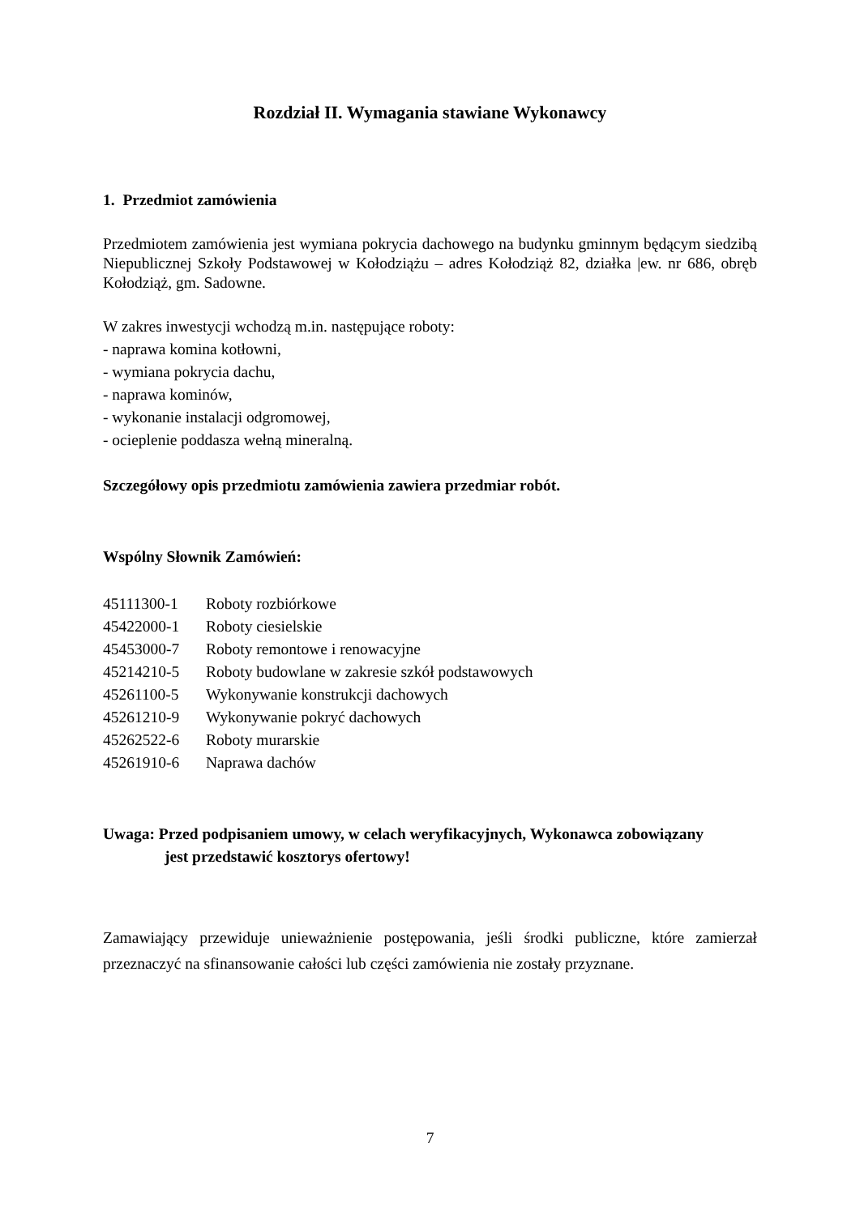Rozdział II. Wymagania stawiane Wykonawcy
1. Przedmiot zamówienia
Przedmiotem zamówienia jest wymiana pokrycia dachowego na budynku gminnym będącym siedzibą Niepublicznej Szkoły Podstawowej w Kołodziążu – adres Kołodziąż 82, działka |ew. nr 686, obręb Kołodziąż, gm. Sadowne.
W zakres inwestycji wchodzą m.in. następujące roboty:
- naprawa komina kotłowni,
- wymiana pokrycia dachu,
- naprawa kominów,
- wykonanie instalacji odgromowej,
- ocieplenie poddasza wełną mineralną.
Szczegółowy opis przedmiotu zamówienia zawiera przedmiar robót.
Wspólny Słownik Zamówień:
| 45111300-1 | Roboty rozbiórkowe |
| 45422000-1 | Roboty ciesielskie |
| 45453000-7 | Roboty remontowe i renowacyjne |
| 45214210-5 | Roboty budowlane w zakresie szkół podstawowych |
| 45261100-5 | Wykonywanie konstrukcji dachowych |
| 45261210-9 | Wykonywanie pokryć dachowych |
| 45262522-6 | Roboty murarskie |
| 45261910-6 | Naprawa dachów |
Uwaga: Przed podpisaniem umowy, w celach weryfikacyjnych, Wykonawca zobowiązany
jest przedstawić kosztorys ofertowy!
Zamawiający przewiduje unieważnienie postępowania, jeśli środki publiczne, które zamierzał przeznaczyć na sfinansowanie całości lub części zamówienia nie zostały przyznane.
7